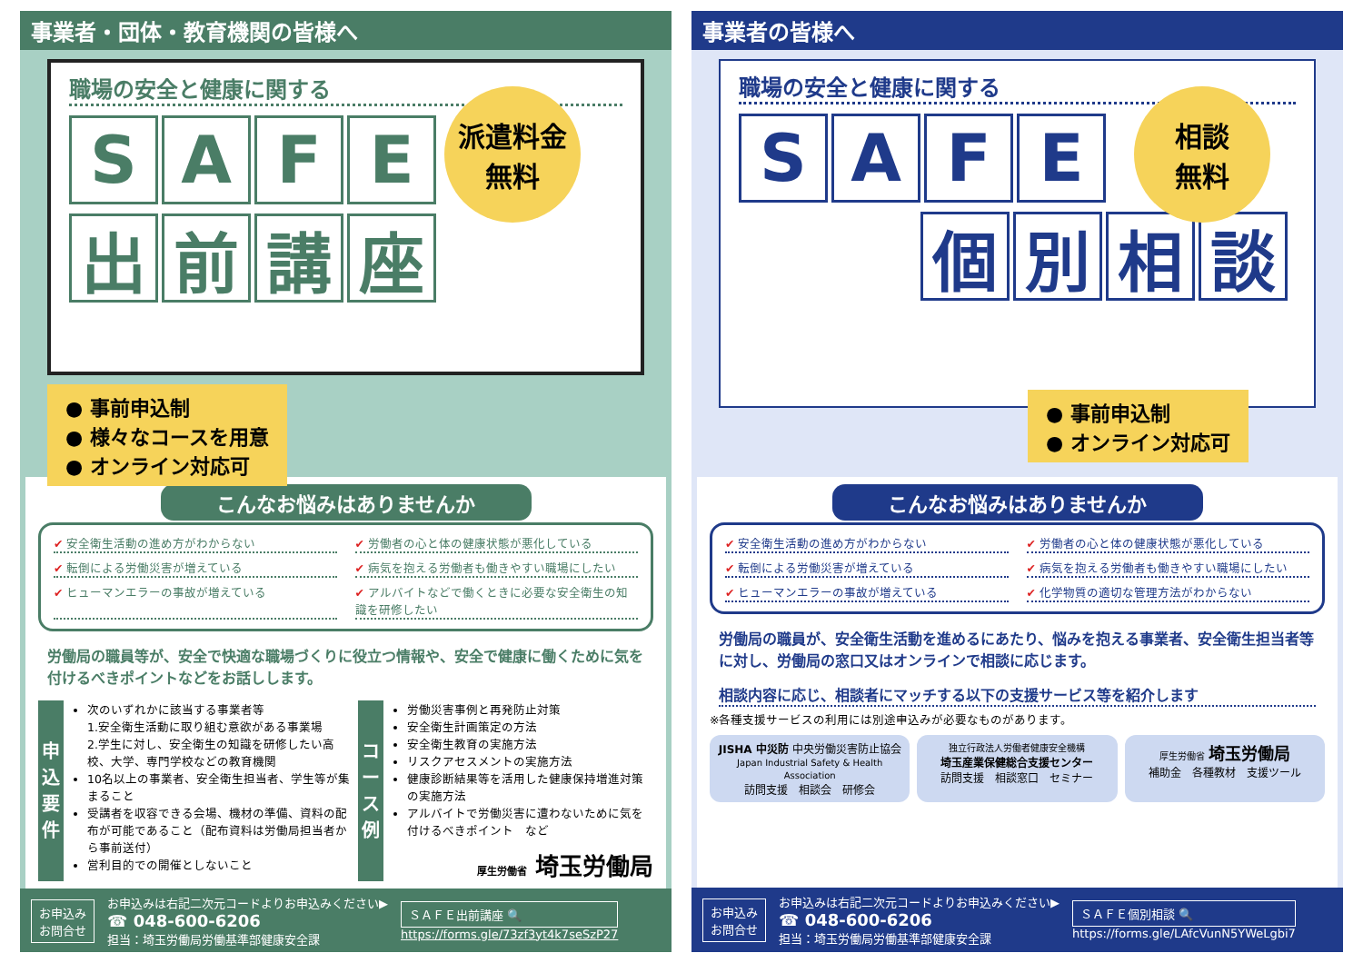事業者・団体・教育機関の皆様へ
職場の安全と健康に関する
SAFE
出前講座
派遣料金
無料
● 事前申込制
● 様々なコースを用意
● オンライン対応可
こんなお悩みはありませんか
✔ 安全衛生活動の進め方がわからない
✔ 労働者の心と体の健康状態が悪化している
✔ 転倒による労働災害が増えている
✔ 病気を抱える労働者も働きやすい職場にしたい
✔ ヒューマンエラーの事故が増えている
✔ アルバイトなどで働くときに必要な安全衛生の知識を研修したい
労働局の職員等が、安全で快適な職場づくりに役立つ情報や、安全で健康に働くために気を付けるべきポイントなどをお話しします。
申込要件
次のいずれかに該当する事業者等
1.安全衛生活動に取り組む意欲がある事業場
2.学生に対し、安全衛生の知識を研修したい高校、大学、専門学校などの教育機関
10名以上の事業者、安全衛生担当者、学生等が集まること
受講者を収容できる会場、機材の準備、資料の配布が可能であること（配布資料は労働局担当者から事前送付）
営利目的での開催としないこと
コース例
労働災害事例と再発防止対策
安全衛生計画策定の方法
安全衛生教育の実施方法
リスクアセスメントの実施方法
健康診断結果等を活用した健康保持増進対策の実施方法
アルバイトで労働災害に遭わないために気を付けるべきポイント　など
厚生労働省 埼玉労働局
お申込み
お問合せ
お申込みは右記二次元コードよりお申込みください▶
☎ 048-600-6206
担当：埼玉労働局労働基準部健康安全課
ＳＡＦＥ出前講座 🔍
https://forms.gle/73zf3yt4k7seSzP27
事業者の皆様へ
職場の安全と健康に関する
SAFE
個別相談
相談
無料
● 事前申込制
● オンライン対応可
こんなお悩みはありませんか
✔ 安全衛生活動の進め方がわからない
✔ 労働者の心と体の健康状態が悪化している
✔ 転倒による労働災害が増えている
✔ 病気を抱える労働者も働きやすい職場にしたい
✔ ヒューマンエラーの事故が増えている
✔ 化学物質の適切な管理方法がわからない
労働局の職員が、安全衛生活動を進めるにあたり、悩みを抱える事業者、安全衛生担当者等に対し、労働局の窓口又はオンラインで相談に応じます。
相談内容に応じ、相談者にマッチする以下の支援サービス等を紹介します
※各種支援サービスの利用には別途申込みが必要なものがあります。
JISHA 中災防 中央労働災害防止協会
Japan Industrial Safety & Health Association
訪問支援　相談会　研修会
独立行政法人労働者健康安全機構
埼玉産業保健総合支援センター
訪問支援　相談窓口　セミナー
厚生労働省 埼玉労働局
補助金　各種教材　支援ツール
お申込み
お問合せ
お申込みは右記二次元コードよりお申込みください▶
☎ 048-600-6206
担当：埼玉労働局労働基準部健康安全課
ＳＡＦＥ個別相談 🔍
https://forms.gle/LAfcVunN5YWeLgbi7